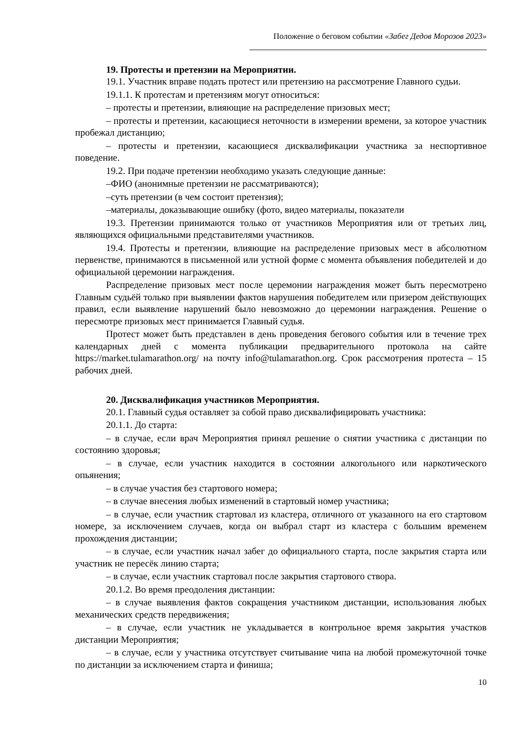Положение о беговом событии «Забег Дедов Морозов 2023»
19. Протесты и претензии на Мероприятии.
19.1. Участник вправе подать протест или претензию на рассмотрение Главного судьи.
19.1.1. К протестам и претензиям могут относиться:
– протесты и претензии, влияющие на распределение призовых мест;
– протесты и претензии, касающиеся неточности в измерении времени, за которое участник пробежал дистанцию;
– протесты и претензии, касающиеся дисквалификации участника за неспортивное поведение.
19.2. При подаче претензии необходимо указать следующие данные:
–ФИО (анонимные претензии не рассматриваются);
–суть претензии (в чем состоит претензия);
–материалы, доказывающие ошибку (фото, видео материалы, показатели
19.3. Претензии принимаются только от участников Мероприятия или от третьих лиц, являющихся официальными представителями участников.
19.4. Протесты и претензии, влияющие на распределение призовых мест в абсолютном первенстве, принимаются в письменной или устной форме с момента объявления победителей и до официальной церемонии награждения.
Распределение призовых мест после церемонии награждения может быть пересмотрено Главным судьёй только при выявлении фактов нарушения победителем или призером действующих правил, если выявление нарушений было невозможно до церемонии награждения. Решение о пересмотре призовых мест принимается Главный судья.
Протест может быть представлен в день проведения бегового события или в течение трех календарных дней с момента публикации предварительного протокола на сайте https://market.tulamarathon.org/ на почту info@tulamarathon.org. Срок рассмотрения протеста – 15 рабочих дней.
20. Дисквалификация участников Мероприятия.
20.1. Главный судья оставляет за собой право дисквалифицировать участника:
20.1.1. До старта:
– в случае, если врач Мероприятия принял решение о снятии участника с дистанции по состоянию здоровья;
– в случае, если участник находится в состоянии алкогольного или наркотического опьянения;
– в случае участия без стартового номера;
– в случае внесения любых изменений в стартовый номер участника;
– в случае, если участник стартовал из кластера, отличного от указанного на его стартовом номере, за исключением случаев, когда он выбрал старт из кластера с большим временем прохождения дистанции;
– в случае, если участник начал забег до официального старта, после закрытия старта или участник не пересёк линию старта;
– в случае, если участник стартовал после закрытия стартового створа.
20.1.2. Во время преодоления дистанции:
– в случае выявления фактов сокращения участником дистанции, использования любых механических средств передвижения;
– в случае, если участник не укладывается в контрольное время закрытия участков дистанции Мероприятия;
– в случае, если у участника отсутствует считывание чипа на любой промежуточной точке по дистанции за исключением старта и финиша;
10